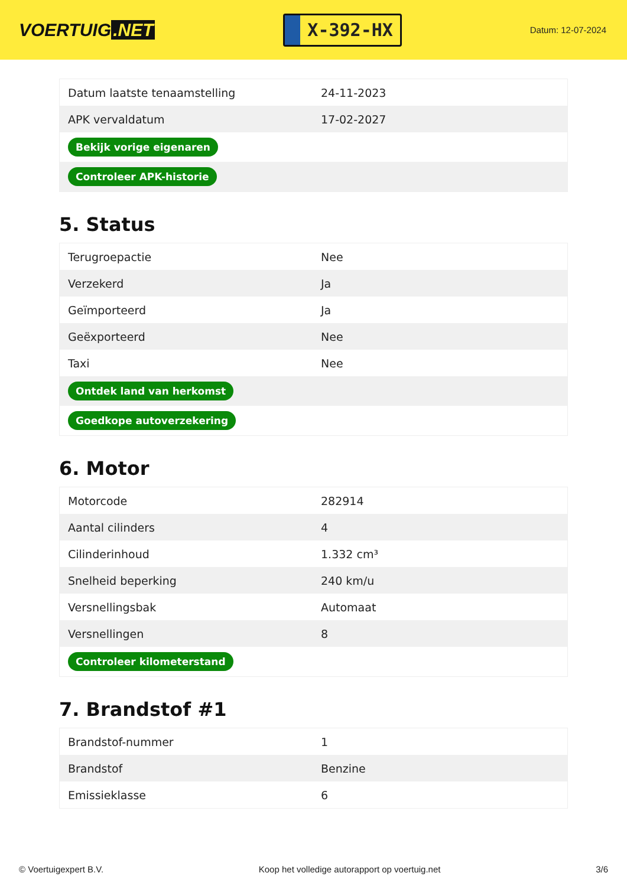VOERTUIG.NET
X-392-HX
Datum: 12-07-2024
| Datum laatste tenaamstelling | 24-11-2023 |
| APK vervaldatum | 17-02-2027 |
| Bekijk vorige eigenaren | |
| Controleer APK-historie | |
5. Status
| Terugroepactie | Nee |
| Verzekerd | Ja |
| Geïmporteerd | Ja |
| Geëxporteerd | Nee |
| Taxi | Nee |
| Ontdek land van herkomst | |
| Goedkope autoverzekering | |
6. Motor
| Motorcode | 282914 |
| Aantal cilinders | 4 |
| Cilinderinhoud | 1.332 cm³ |
| Snelheid beperking | 240 km/u |
| Versnellingsbak | Automaat |
| Versnellingen | 8 |
| Controleer kilometerstand | |
7. Brandstof #1
| Brandstof-nummer | 1 |
| Brandstof | Benzine |
| Emissieklasse | 6 |
© Voertuigexpert B.V. Koop het volledige autorapport op voertuig.net 3/6